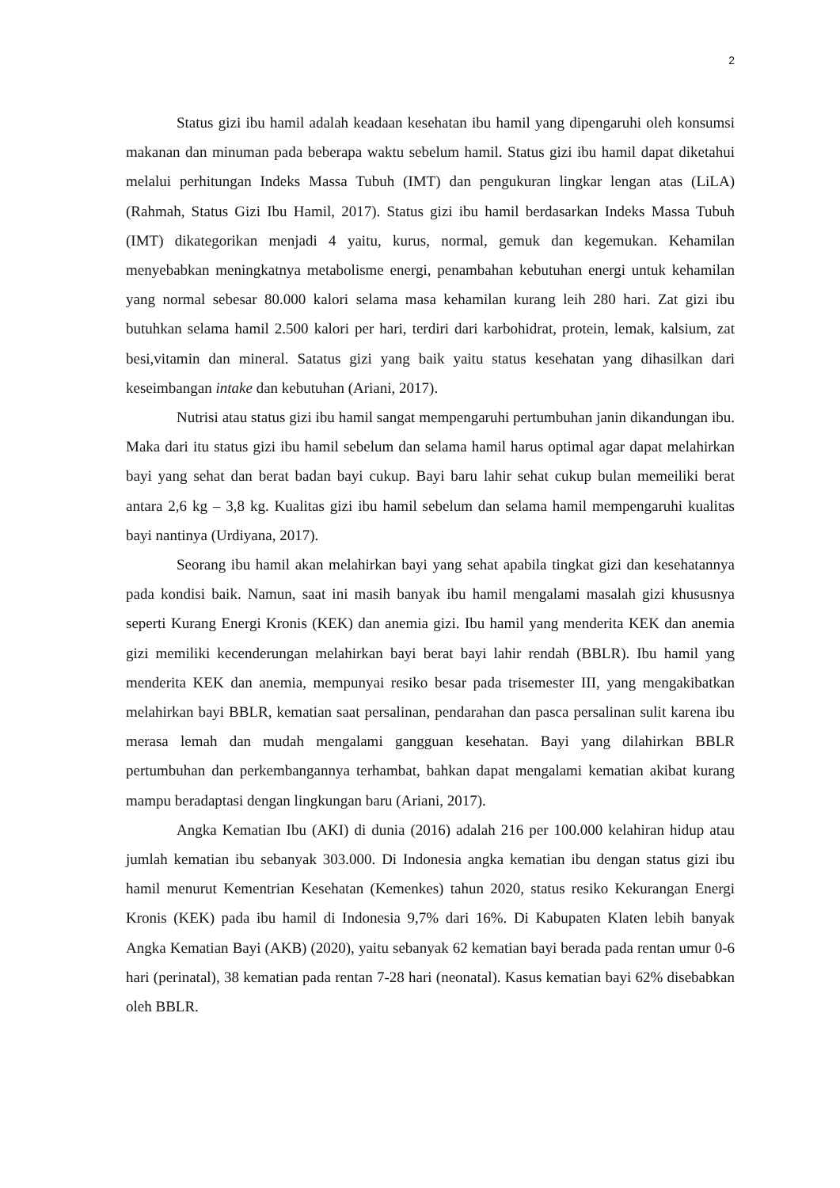2
Status gizi ibu hamil adalah keadaan kesehatan ibu hamil yang dipengaruhi oleh konsumsi makanan dan minuman pada beberapa waktu sebelum hamil. Status gizi ibu hamil dapat diketahui melalui perhitungan Indeks Massa Tubuh (IMT) dan pengukuran lingkar lengan atas (LiLA) (Rahmah, Status Gizi Ibu Hamil, 2017). Status gizi ibu hamil berdasarkan Indeks Massa Tubuh (IMT) dikategorikan menjadi 4 yaitu, kurus, normal, gemuk dan kegemukan. Kehamilan menyebabkan meningkatnya metabolisme energi, penambahan kebutuhan energi untuk kehamilan yang normal sebesar 80.000 kalori selama masa kehamilan kurang leih 280 hari. Zat gizi ibu butuhkan selama hamil 2.500 kalori per hari, terdiri dari karbohidrat, protein, lemak, kalsium, zat besi,vitamin dan mineral. Satatus gizi yang baik yaitu status kesehatan yang dihasilkan dari keseimbangan intake dan kebutuhan (Ariani, 2017).
Nutrisi atau status gizi ibu hamil sangat mempengaruhi pertumbuhan janin dikandungan ibu. Maka dari itu status gizi ibu hamil sebelum dan selama hamil harus optimal agar dapat melahirkan bayi yang sehat dan berat badan bayi cukup. Bayi baru lahir sehat cukup bulan memeiliki berat antara 2,6 kg – 3,8 kg. Kualitas gizi ibu hamil sebelum dan selama hamil mempengaruhi kualitas bayi nantinya (Urdiyana, 2017).
Seorang ibu hamil akan melahirkan bayi yang sehat apabila tingkat gizi dan kesehatannya pada kondisi baik. Namun, saat ini masih banyak ibu hamil mengalami masalah gizi khususnya seperti Kurang Energi Kronis (KEK) dan anemia gizi. Ibu hamil yang menderita KEK dan anemia gizi memiliki kecenderungan melahirkan bayi berat bayi lahir rendah (BBLR). Ibu hamil yang menderita KEK dan anemia, mempunyai resiko besar pada trisemester III, yang mengakibatkan melahirkan bayi BBLR, kematian saat persalinan, pendarahan dan pasca persalinan sulit karena ibu merasa lemah dan mudah mengalami gangguan kesehatan. Bayi yang dilahirkan BBLR pertumbuhan dan perkembangannya terhambat, bahkan dapat mengalami kematian akibat kurang mampu beradaptasi dengan lingkungan baru (Ariani, 2017).
Angka Kematian Ibu (AKI) di dunia (2016) adalah 216 per 100.000 kelahiran hidup atau jumlah kematian ibu sebanyak 303.000. Di Indonesia angka kematian ibu dengan status gizi ibu hamil menurut Kementrian Kesehatan (Kemenkes) tahun 2020, status resiko Kekurangan Energi Kronis (KEK) pada ibu hamil di Indonesia 9,7% dari 16%. Di Kabupaten Klaten lebih banyak Angka Kematian Bayi (AKB) (2020), yaitu sebanyak 62 kematian bayi berada pada rentan umur 0-6 hari (perinatal), 38 kematian pada rentan 7-28 hari (neonatal). Kasus kematian bayi 62% disebabkan oleh BBLR.